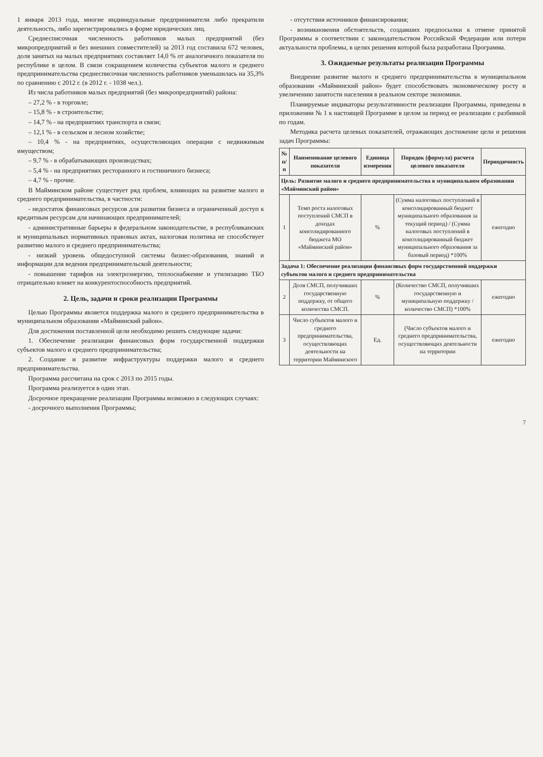1 января 2013 года, многие индивидуальные предприниматели либо прекратили деятельность, либо зарегистрировались в форме юридических лиц.
Среднесписочная численность работников малых предприятий (без микропредприятий и без внешних совместителей) за 2013 год составила 672 человек, доля занятых на малых предприятиях составляет 14,0 % от аналогичного показателя по республике в целом. В связи сокращением количества субъектов малого и среднего предпринимательства среднесписочная численность работников уменьшилась на 35,3% по сравнению с 2012 г. (в 2012 г. - 1038 чел.).
Из числа работников малых предприятий (без микропредприятий) района:
– 27,2 % - в торговле;
– 15,8 % - в строительстве;
– 14,7 % - на предприятиях транспорта и связи;
– 12,1 % - в сельском и лесном хозяйстве;
– 10,4 % - на предприятиях, осуществляющих операции с недвижимым имуществом;
– 9,7 % - в обрабатывающих производствах;
– 5,4 % - на предприятиях ресторанного и гостиничного бизнеса;
– 4,7 % - прочие.
В Майминском районе существует ряд проблем, влияющих на развитие малого и среднего предпринимательства, в частности:
- недостаток финансовых ресурсов для развития бизнеса и ограниченный доступ к кредитным ресурсам для начинающих предпринимателей;
- административные барьеры в федеральном законодательстве, в республиканских и муниципальных нормативных правовых актах, налоговая политика не способствует развитию малого и среднего предпринимательства;
- низкий уровень общедоступной системы бизнес-образования, знаний и информации для ведения предпринимательской деятельности;
- повышение тарифов на электроэнергию, теплоснабжение и утилизацию ТБО отрицательно влияет на конкурентоспособность предприятий.
2. Цель, задачи и сроки реализации Программы
Целью Программы является поддержка малого и среднего предпринимательства в муниципальном образовании «Майминский район».
Для достижения поставленной цели необходимо решить следующие задачи:
1. Обеспечение реализации финансовых форм государственной поддержки субъектов малого и среднего предпринимательства;
2. Создание и развитие инфраструктуры поддержки малого и среднего предпринимательства.
Программа рассчитана на срок с 2013 по 2015 годы.
Программа реализуется в один этап.
Досрочное прекращение реализации Программы возможно в следующих случаях:
- досрочного выполнения Программы;
- отсутствия источников финансирования;
- возникновения обстоятельств, создавших предпосылки к отмене принятой Программы в соответствии с законодательством Российской Федерации или потери актуальности проблемы, в целях решения которой была разработана Программа.
3. Ожидаемые результаты реализации Программы
Внедрение развитие малого и среднего предпринимательства в муниципальном образовании «Майминский район» будет способствовать экономическому росту и увеличению занятости населения в реальном секторе экономики.
Планируемые индикаторы результативности реализации Программы, приведены в приложении № 1 к настоящей Программе в целом за период ее реализации с разбивкой по годам.
Методика расчета целевых показателей, отражающих достижение цели и решения задач Программы:
| № п/п | Наименование целевого показателя | Единица измерения | Порядок (формула) расчета целевого показателя | Периодичность |
| --- | --- | --- | --- | --- |
| Цель: Развитие малого и среднего предпринимательства в муниципальном образовании «Майминский район» | | | | |
| 1 | Темп роста налоговых поступлений СМСП в доходах консолидированного бюджета МО «Майминский район» | % | (Сумма налоговых поступлений в консолидированный бюджет муниципального образования за текущий период) / (Сумма налоговых поступлений в консолидированный бюджет муниципального образования за базовый период) *100% | ежегодно |
| Задача 1: Обеспечение реализации финансовых форм государственной поддержки субъектов малого и среднего предпринимательства | | | | |
| 2 | Доля СМСП, получивших государственную поддержку, от общего количества СМСП. | % | (Количество СМСП, получивших государственную и муниципальную поддержку / количество СМСП) *100% | ежегодно |
| 3 | Число субъектов малого и среднего предпринимательства, осуществляющих деятельности на территории Майминского | Ед. | (Число субъектов малого и среднего предпринимательства, осуществляющих деятельности на территории | ежегодно |
7